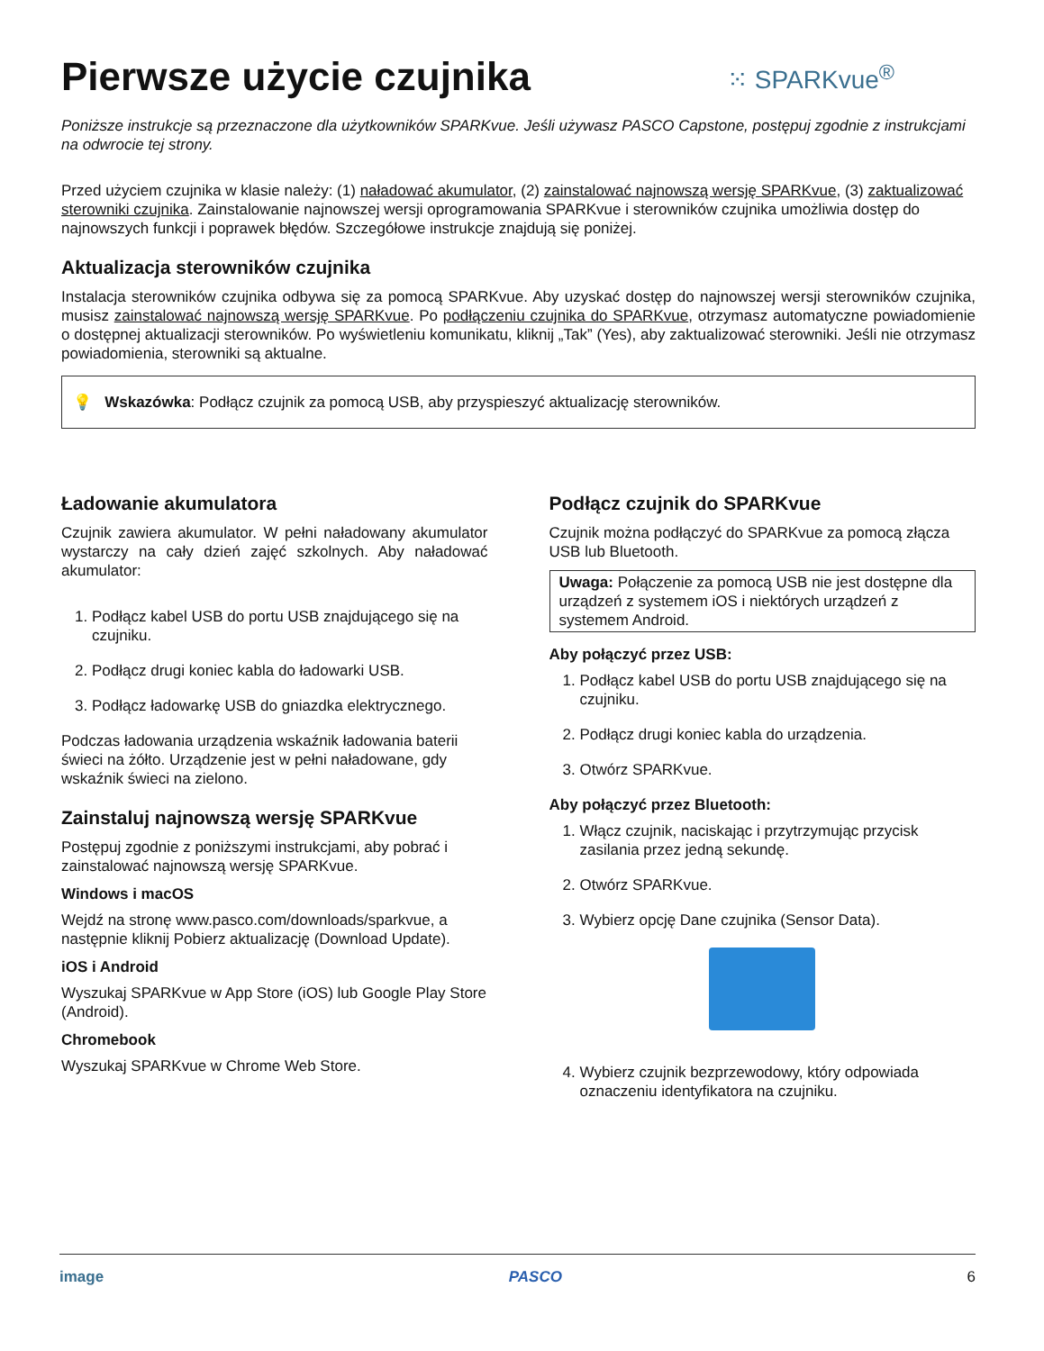Pierwsze użycie czujnika ⁙ SPARKvue<sup>®</sup>
Poniższe instrukcje są przeznaczone dla użytkowników SPARKvue. Jeśli używasz PASCO Capstone, postępuj zgodnie z instrukcjami na odwrocie tej strony.
Przed użyciem czujnika w klasie należy: (1) naładować akumulator, (2) zainstalować najnowszą wersję SPARKvue, (3) zaktualizować sterowniki czujnika. Zainstalowanie najnowszej wersji oprogramowania SPARKvue i sterowników czujnika umożliwia dostęp do najnowszych funkcji i poprawek błędów. Szczegółowe instrukcje znajdują się poniżej.
Aktualizacja sterowników czujnika
Instalacja sterowników czujnika odbywa się za pomocą SPARKvue. Aby uzyskać dostęp do najnowszej wersji sterowników czujnika, musisz zainstalować najnowszą wersję SPARKvue. Po podłączeniu czujnika do SPARKvue, otrzymasz automatyczne powiadomienie o dostępnej aktualizacji sterowników. Po wyświetleniu komunikatu, kliknij „Tak” (Yes), aby zaktualizować sterowniki. Jeśli nie otrzymasz powiadomienia, sterowniki są aktualne.
💡 Wskazówka: Podłącz czujnik za pomocą USB, aby przyspieszyć aktualizację sterowników.
Ładowanie akumulatora
Czujnik zawiera akumulator. W pełni naładowany akumulator wystarczy na cały dzień zajęć szkolnych. Aby naładować akumulator:
1. Podłącz kabel USB do portu USB znajdującego się na czujniku.
2. Podłącz drugi koniec kabla do ładowarki USB.
3. Podłącz ładowarkę USB do gniazdka elektrycznego.
Podczas ładowania urządzenia wskaźnik ładowania baterii świeci na żółto. Urządzenie jest w pełni naładowane, gdy wskaźnik świeci na zielono.
Zainstaluj najnowszą wersję SPARKvue
Postępuj zgodnie z poniższymi instrukcjami, aby pobrać i zainstalować najnowszą wersję SPARKvue.
Windows i macOS
Wejdź na stronę www.pasco.com/downloads/sparkvue, a następnie kliknij Pobierz aktualizację (Download Update).
iOS i Android
Wyszukaj SPARKvue w App Store (iOS) lub Google Play Store (Android).
Chromebook
Wyszukaj SPARKvue w Chrome Web Store.
Podłącz czujnik do SPARKvue
Czujnik można podłączyć do SPARKvue za pomocą złącza USB lub Bluetooth.
Uwaga: Połączenie za pomocą USB nie jest dostępne dla urządzeń z systemem iOS i niektórych urządzeń z systemem Android.
Aby połączyć przez USB:
1. Podłącz kabel USB do portu USB znajdującego się na czujniku.
2. Podłącz drugi koniec kabla do urządzenia.
3. Otwórz SPARKvue.
Aby połączyć przez Bluetooth:
1. Włącz czujnik, naciskając i przytrzymując przycisk zasilania przez jedną sekundę.
2. Otwórz SPARKvue.
3. Wybierz opcję Dane czujnika (Sensor Data).
4. Wybierz czujnik bezprzewodowy, który odpowiada oznaczeniu identyfikatora na czujniku.
image PASCO 6